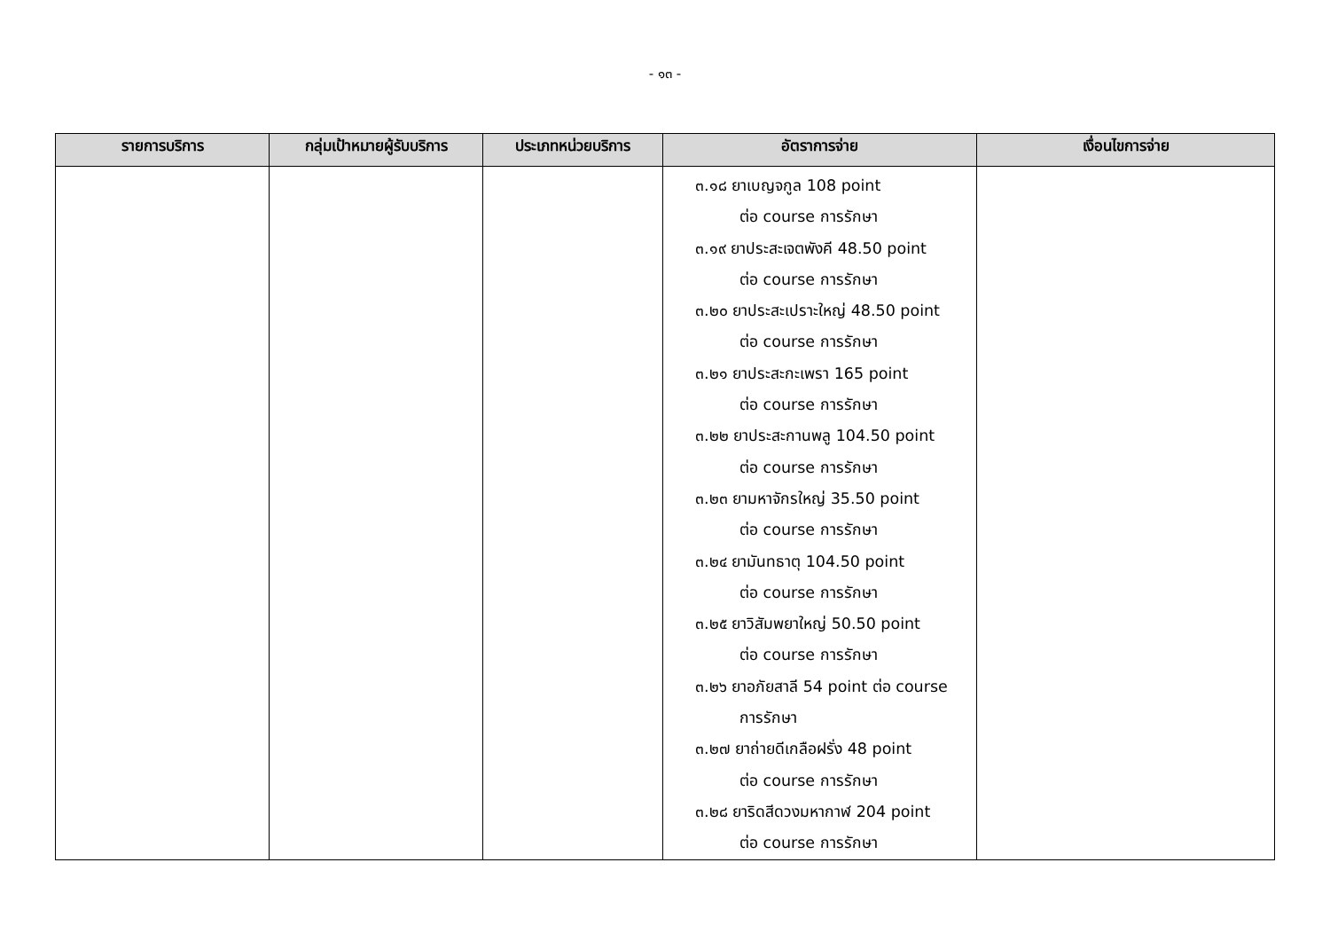- ๑๓ -
| รายการบริการ | กลุ่มเป้าหมายผู้รับบริการ | ประเภทหน่วยบริการ | อัตราการจ่าย | เงื่อนไขการจ่าย |
| --- | --- | --- | --- | --- |
| | | | ๓.๑๘ ยาเบญจกูล 108 point ต่อ course การรักษา ๓.๑๙ ยาประสะเจตพังคี 48.50 point ต่อ course การรักษา ๓.๒๐ ยาประสะเปราะใหญ่ 48.50 point ต่อ course การรักษา ๓.๒๑ ยาประสะกะเพรา 165 point ต่อ course การรักษา ๓.๒๒ ยาประสะกานพลู 104.50 point ต่อ course การรักษา ๓.๒๓ ยามหาจักรใหญ่ 35.50 point ต่อ course การรักษา ๓.๒๔ ยามันทธาตุ 104.50 point ต่อ course การรักษา ๓.๒๕ ยาวิสัมพยาใหญ่ 50.50 point ต่อ course การรักษา ๓.๒๖ ยาอภัยสาลี 54 point ต่อ course การรักษา ๓.๒๗ ยาถ่ายดีเกลือฝรั่ง 48 point ต่อ course การรักษา ๓.๒๘ ยาริดสีดวงมหากาฬ 204 point ต่อ course การรักษา | |